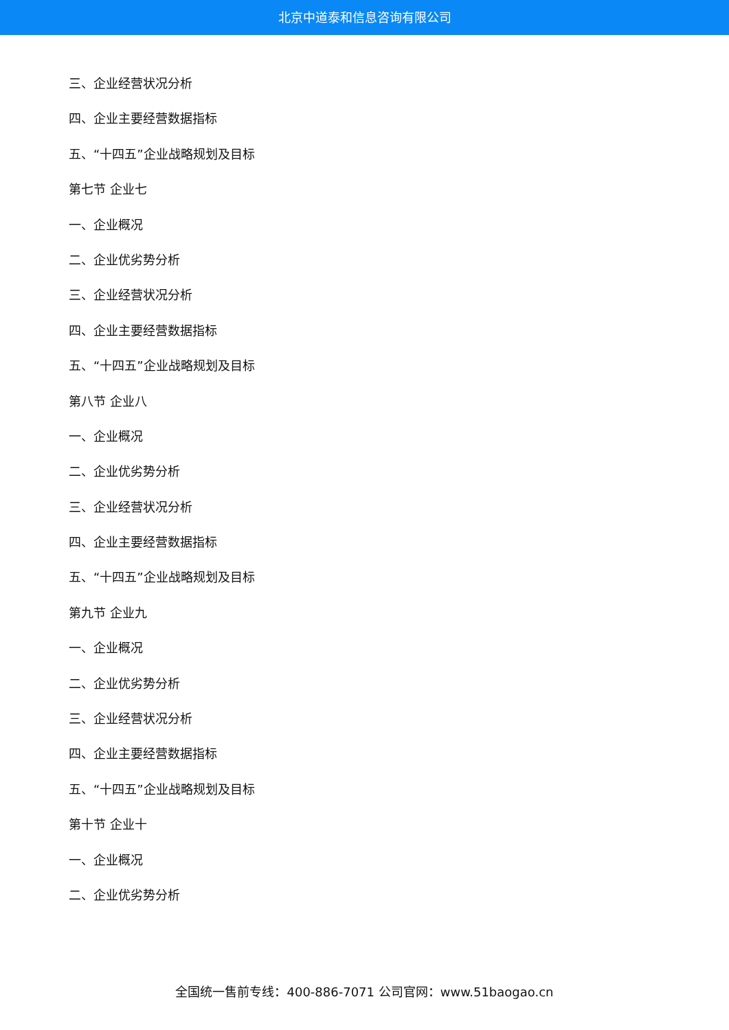北京中道泰和信息咨询有限公司
三、企业经营状况分析
四、企业主要经营数据指标
五、“十四五”企业战略规划及目标
第七节 企业七
一、企业概况
二、企业优劣势分析
三、企业经营状况分析
四、企业主要经营数据指标
五、“十四五”企业战略规划及目标
第八节 企业八
一、企业概况
二、企业优劣势分析
三、企业经营状况分析
四、企业主要经营数据指标
五、“十四五”企业战略规划及目标
第九节 企业九
一、企业概况
二、企业优劣势分析
三、企业经营状况分析
四、企业主要经营数据指标
五、“十四五”企业战略规划及目标
第十节 企业十
一、企业概况
二、企业优劣势分析
全国统一售前专线：400-886-7071 公司官网：www.51baogao.cn